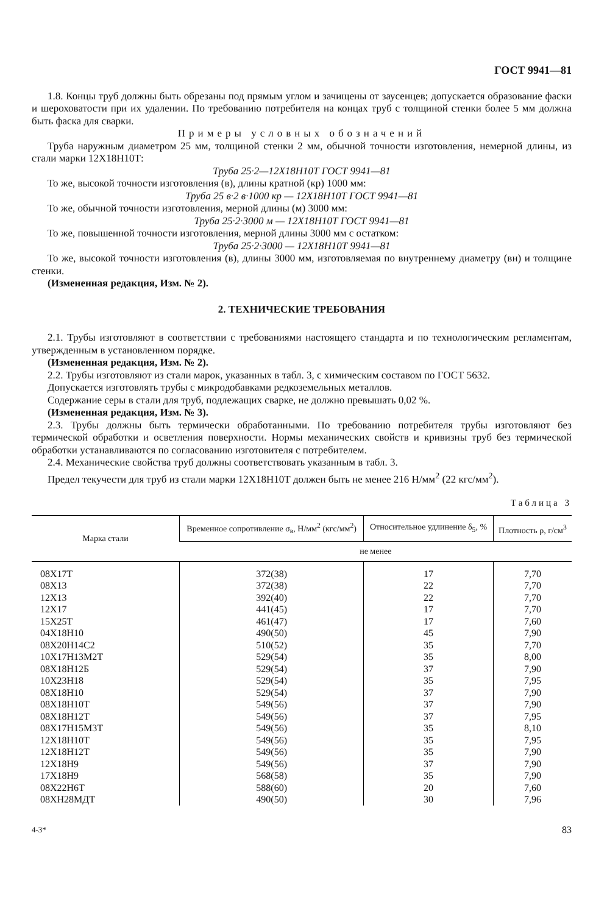ГОСТ 9941—81
1.8. Концы труб должны быть обрезаны под прямым углом и зачищены от заусенцев; допускается образование фаски и шероховатости при их удалении. По требованию потребителя на концах труб с толщиной стенки более 5 мм должна быть фаска для сварки.
Примеры условных обозначений
Труба наружным диаметром 25 мм, толщиной стенки 2 мм, обычной точности изготовления, немерной длины, из стали марки 12Х18Н10Т:
Труба 25·2—12Х18Н10Т ГОСТ 9941—81
То же, высокой точности изготовления (в), длины кратной (кр) 1000 мм:
Труба 25 в·2 в·1000 кр — 12Х18Н10Т ГОСТ 9941—81
То же, обычной точности изготовления, мерной длины (м) 3000 мм:
Труба 25·2·3000 м — 12Х18Н10Т ГОСТ 9941—81
То же, повышенной точности изготовления, мерной длины 3000 мм с остатком:
Труба 25·2·3000 — 12Х18Н10Т 9941—81
То же, высокой точности изготовления (в), длины 3000 мм, изготовляемая по внутреннему диаметру (вн) и толщине стенки.
(Измененная редакция, Изм. № 2).
2. ТЕХНИЧЕСКИЕ ТРЕБОВАНИЯ
2.1. Трубы изготовляют в соответствии с требованиями настоящего стандарта и по технологическим регламентам, утвержденным в установленном порядке.
(Измененная редакция, Изм. № 2).
2.2. Трубы изготовляют из стали марок, указанных в табл. 3, с химическим составом по ГОСТ 5632.
Допускается изготовлять трубы с микродобавками редкоземельных металлов.
Содержание серы в стали для труб, подлежащих сварке, не должно превышать 0,02 %.
(Измененная редакция, Изм. № 3).
2.3. Трубы должны быть термически обработанными. По требованию потребителя трубы изготовляют без термической обработки и осветления поверхности. Нормы механических свойств и кривизны труб без термической обработки устанавливаются по согласованию изготовителя с потребителем.
2.4. Механические свойства труб должны соответствовать указанным в табл. 3.
Предел текучести для труб из стали марки 12Х18Н10Т должен быть не менее 216 Н/мм<sup>2</sup> (22 кгс/мм<sup>2</sup>).
Таблица 3
| Марка стали | Временное сопротивление σ<sub>в</sub>, Н/мм<sup>2</sup> (кгс/мм<sup>2</sup>) | Относительное удлинение δ<sub>5</sub>, % | Плотность ρ, г/см<sup>3</sup> |
| --- | --- | --- | --- |
| | не менее | | |
| 08Х17Т | 372(38) | 17 | 7,70 |
| 08Х13 | 372(38) | 22 | 7,70 |
| 12Х13 | 392(40) | 22 | 7,70 |
| 12Х17 | 441(45) | 17 | 7,70 |
| 15Х25Т | 461(47) | 17 | 7,60 |
| 04Х18Н10 | 490(50) | 45 | 7,90 |
| 08Х20Н14С2 | 510(52) | 35 | 7,70 |
| 10Х17Н13М2Т | 529(54) | 35 | 8,00 |
| 08Х18Н12Б | 529(54) | 37 | 7,90 |
| 10Х23Н18 | 529(54) | 35 | 7,95 |
| 08Х18Н10 | 529(54) | 37 | 7,90 |
| 08Х18Н10Т | 549(56) | 37 | 7,90 |
| 08Х18Н12Т | 549(56) | 37 | 7,95 |
| 08Х17Н15М3Т | 549(56) | 35 | 8,10 |
| 12Х18Н10Т | 549(56) | 35 | 7,95 |
| 12Х18Н12Т | 549(56) | 35 | 7,90 |
| 12Х18Н9 | 549(56) | 37 | 7,90 |
| 17Х18Н9 | 568(58) | 35 | 7,90 |
| 08Х22Н6Т | 588(60) | 20 | 7,60 |
| 08ХН28МДТ | 490(50) | 30 | 7,96 |
4-3* 83